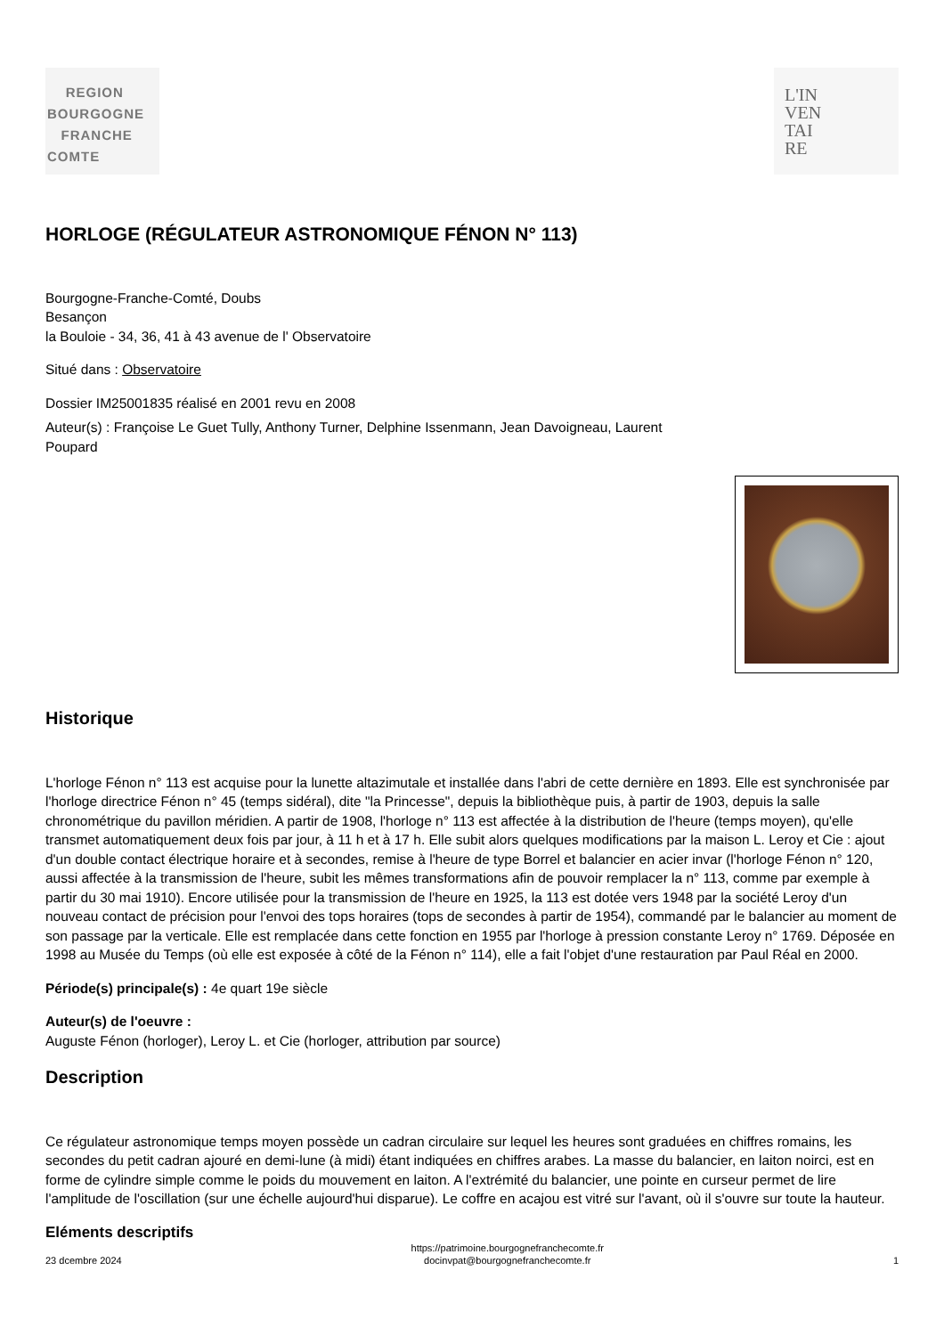REGION
BOURGOGNE
FRANCHE
COMTE
L'IN
VEN
TAI
RE
HORLOGE (RÉGULATEUR ASTRONOMIQUE FÉNON N° 113)
Bourgogne-Franche-Comté, Doubs
Besançon
la Bouloie - 34, 36, 41 à 43 avenue de l' Observatoire
Situé dans : Observatoire
Dossier IM25001835 réalisé en 2001 revu en 2008
Auteur(s) : Françoise Le Guet Tully, Anthony Turner, Delphine Issenmann, Jean Davoigneau, Laurent
Poupard
Historique
L'horloge Fénon n° 113 est acquise pour la lunette altazimutale et installée dans l'abri de cette dernière en 1893. Elle est synchronisée par l'horloge directrice Fénon n° 45 (temps sidéral), dite "la Princesse", depuis la bibliothèque puis, à partir de 1903, depuis la salle chronométrique du pavillon méridien. A partir de 1908, l'horloge n° 113 est affectée à la distribution de l'heure (temps moyen), qu'elle transmet automatiquement deux fois par jour, à 11 h et à 17 h. Elle subit alors quelques modifications par la maison L. Leroy et Cie : ajout d'un double contact électrique horaire et à secondes, remise à l'heure de type Borrel et balancier en acier invar (l'horloge Fénon n° 120, aussi affectée à la transmission de l'heure, subit les mêmes transformations afin de pouvoir remplacer la n° 113, comme par exemple à partir du 30 mai 1910). Encore utilisée pour la transmission de l'heure en 1925, la 113 est dotée vers 1948 par la société Leroy d'un nouveau contact de précision pour l'envoi des tops horaires (tops de secondes à partir de 1954), commandé par le balancier au moment de son passage par la verticale. Elle est remplacée dans cette fonction en 1955 par l'horloge à pression constante Leroy n° 1769. Déposée en 1998 au Musée du Temps (où elle est exposée à côté de la Fénon n° 114), elle a fait l'objet d'une restauration par Paul Réal en 2000.
Période(s) principale(s) : 4e quart 19e siècle
Auteur(s) de l'oeuvre :
Auguste Fénon (horloger), Leroy L. et Cie (horloger, attribution par source)
Description
Ce régulateur astronomique temps moyen possède un cadran circulaire sur lequel les heures sont graduées en chiffres romains, les secondes du petit cadran ajouré en demi-lune (à midi) étant indiquées en chiffres arabes. La masse du balancier, en laiton noirci, est en forme de cylindre simple comme le poids du mouvement en laiton. A l'extrémité du balancier, une pointe en curseur permet de lire l'amplitude de l'oscillation (sur une échelle aujourd'hui disparue). Le coffre en acajou est vitré sur l'avant, où il s'ouvre sur toute la hauteur.
Eléments descriptifs
23 dcembre 2024 https://patrimoine.bourgognefranchecomte.fr
docinvpat@bourgognefranchecomte.fr 1